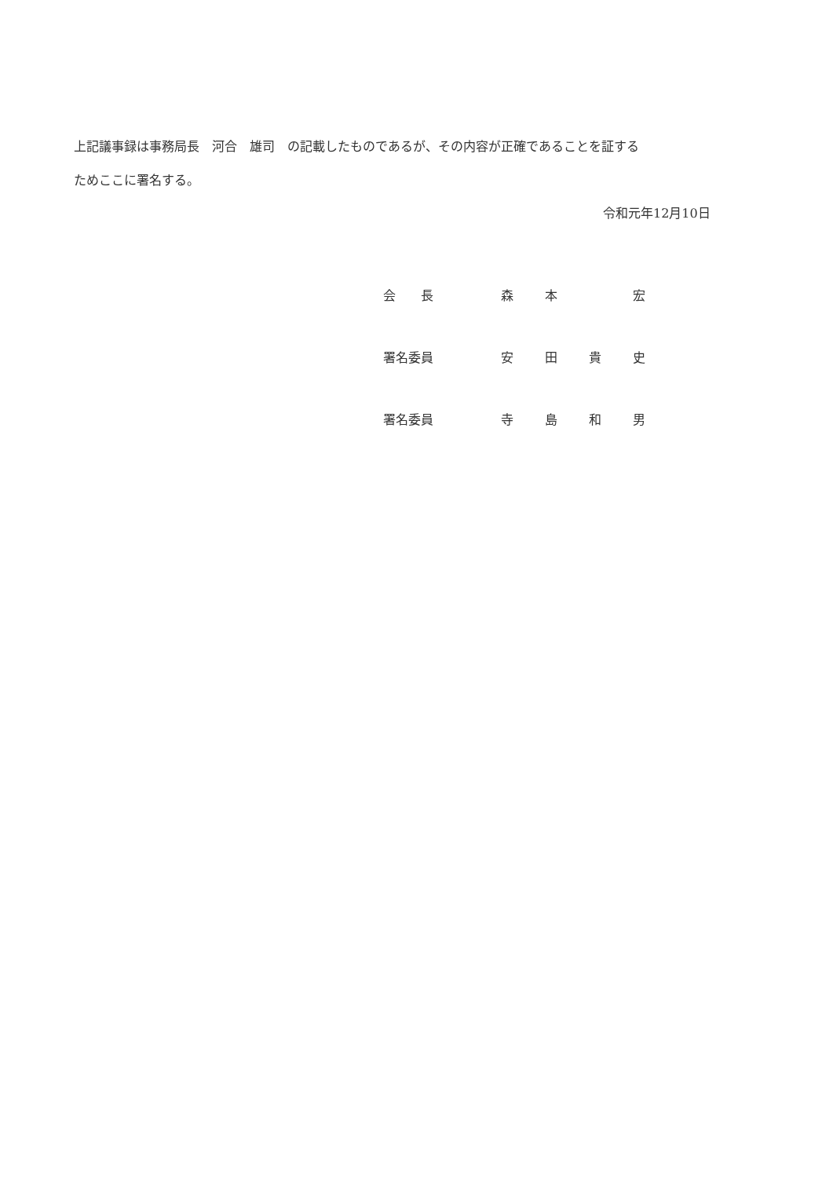上記議事録は事務局長　河合　雄司　の記載したものであるが、その内容が正確であることを証するためここに署名する。
令和元年12月10日
| 会 長 | 森 | 本 | | 宏 |
| 署名委員 | 安 | 田 | 貴 | 史 |
| 署名委員 | 寺 | 島 | 和 | 男 |